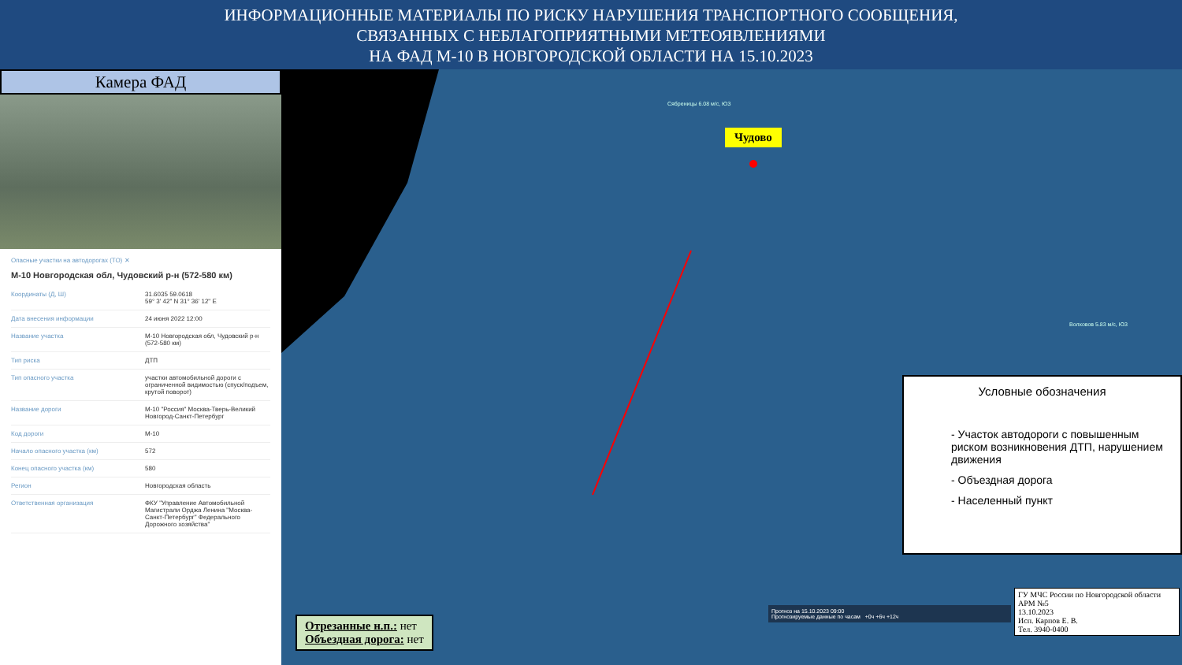ИНФОРМАЦИОННЫЕ МАТЕРИАЛЫ ПО РИСКУ НАРУШЕНИЯ ТРАНСПОРТНОГО СООБЩЕНИЯ,
СВЯЗАННЫХ С НЕБЛАГОПРИЯТНЫМИ МЕТЕОЯВЛЕНИЯМИ
НА ФАД М-10 В НОВГОРОДСКОЙ ОБЛАСТИ НА 15.10.2023
Камера ФАД
Опасные участки на автодорогах (ТО) ✕
М-10 Новгородская обл, Чудовский р-н (572-580 км)
| Координаты (Д, Ш) | 31.6035 59.0618 59° 3' 42" N 31° 36' 12" E |
| Дата внесения информации | 24 июня 2022 12:00 |
| Название участка | М-10 Новгородская обл, Чудовский р-н (572-580 км) |
| Тип риска | ДТП |
| Тип опасного участка | участки автомобильной дороги с ограниченной видимостью (спуск/подъем, крутой поворот) |
| Название дороги | М-10 "Россия" Москва-Тверь-Великий Новгород-Санкт-Петербург |
| Код дороги | М-10 |
| Начало опасного участка (км) | 572 |
| Конец опасного участка (км) | 580 |
| Регион | Новгородская область |
| Ответственная организация | ФКУ "Управление Автомобильной Магистрали Орджа Ленина "Москва-Санкт-Петербург" Федерального Дорожного хозяйства" |
Чудово
Сябреницы 6.08 м/с, ЮЗ
Волховов 5.83 м/с, ЮЗ
Условные обозначения
- Участок автодороги с повышенным риском возникновения ДТП, нарушением движения
- Объездная дорога
- Населенный пункт
Прогноз на 15.10.2023 09:00
Прогнозируемые данные по часам +0ч +6ч +12ч
Отрезанные н.п.: нет
Объездная дорога: нет
ГУ МЧС России по Новгородской области
АРМ №5
13.10.2023
Исп. Карпов Е. В.
Тел. 3940-0400